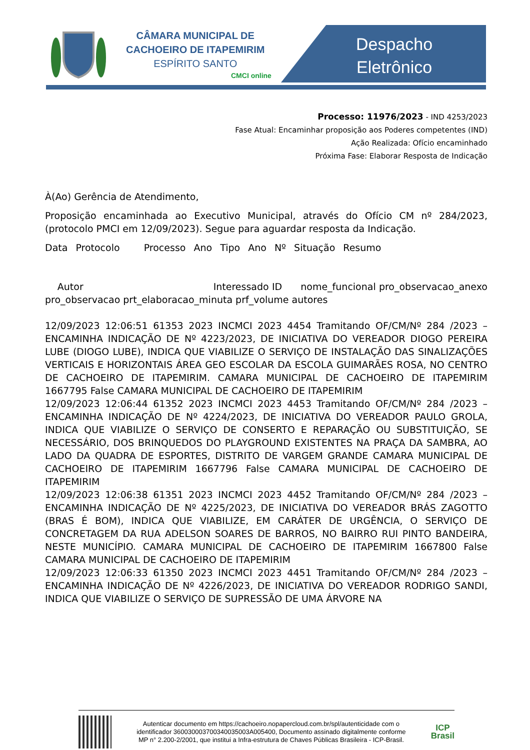CÂMARA MUNICIPAL DE
CACHOEIRO DE ITAPEMIRIM
ESPÍRITO SANTO
CMCI online
Despacho
Eletrônico
Processo: 11976/2023 - IND 4253/2023
Fase Atual: Encaminhar proposição aos Poderes competentes (IND)
Ação Realizada: Ofício encaminhado
Próxima Fase: Elaborar Resposta de Indicação
À(Ao) Gerência de Atendimento,
Proposição encaminhada ao Executivo Municipal, através do Ofício CM nº 284/2023, (protocolo PMCI em 12/09/2023). Segue para aguardar resposta da Indicação.
Data Protocolo Processo Ano Tipo Ano Nº Situação Resumo
Autor Interessado ID nome_funcional pro_observacao_anexo pro_observacao prt_elaboracao_minuta prf_volume autores
12/09/2023 12:06:51 61353 2023 INCMCI 2023 4454 Tramitando OF/CM/Nº 284 /2023 – ENCAMINHA INDICAÇÃO DE Nº 4223/2023, DE INICIATIVA DO VEREADOR DIOGO PEREIRA LUBE (DIOGO LUBE), INDICA QUE VIABILIZE O SERVIÇO DE INSTALAÇÃO DAS SINALIZAÇÕES VERTICAIS E HORIZONTAIS ÁREA GEO ESCOLAR DA ESCOLA GUIMARÃES ROSA, NO CENTRO DE CACHOEIRO DE ITAPEMIRIM. CAMARA MUNICIPAL DE CACHOEIRO DE ITAPEMIRIM 1667795 False CAMARA MUNICIPAL DE CACHOEIRO DE ITAPEMIRIM
12/09/2023 12:06:44 61352 2023 INCMCI 2023 4453 Tramitando OF/CM/Nº 284 /2023 – ENCAMINHA INDICAÇÃO DE Nº 4224/2023, DE INICIATIVA DO VEREADOR PAULO GROLA, INDICA QUE VIABILIZE O SERVIÇO DE CONSERTO E REPARAÇÃO OU SUBSTITUIÇÃO, SE NECESSÁRIO, DOS BRINQUEDOS DO PLAYGROUND EXISTENTES NA PRAÇA DA SAMBRA, AO LADO DA QUADRA DE ESPORTES, DISTRITO DE VARGEM GRANDE CAMARA MUNICIPAL DE CACHOEIRO DE ITAPEMIRIM 1667796 False CAMARA MUNICIPAL DE CACHOEIRO DE ITAPEMIRIM
12/09/2023 12:06:38 61351 2023 INCMCI 2023 4452 Tramitando OF/CM/Nº 284 /2023 – ENCAMINHA INDICAÇÃO DE Nº 4225/2023, DE INICIATIVA DO VEREADOR BRÁS ZAGOTTO (BRAS É BOM), INDICA QUE VIABILIZE, EM CARÁTER DE URGÊNCIA, O SERVIÇO DE CONCRETAGEM DA RUA ADELSON SOARES DE BARROS, NO BAIRRO RUI PINTO BANDEIRA, NESTE MUNICÍPIO. CAMARA MUNICIPAL DE CACHOEIRO DE ITAPEMIRIM 1667800 False CAMARA MUNICIPAL DE CACHOEIRO DE ITAPEMIRIM
12/09/2023 12:06:33 61350 2023 INCMCI 2023 4451 Tramitando OF/CM/Nº 284 /2023 – ENCAMINHA INDICAÇÃO DE Nº 4226/2023, DE INICIATIVA DO VEREADOR RODRIGO SANDI, INDICA QUE VIABILIZE O SERVIÇO DE SUPRESSÃO DE UMA ÁRVORE NA
Autenticar documento em https://cachoeiro.nopapercloud.com.br/spl/autenticidade com o identificador 360030003700340035003A005400, Documento assinado digitalmente conforme MP n° 2.200-2/2001, que institui a Infra-estrutura de Chaves Públicas Brasileira - ICP-Brasil.
ICP
Brasil